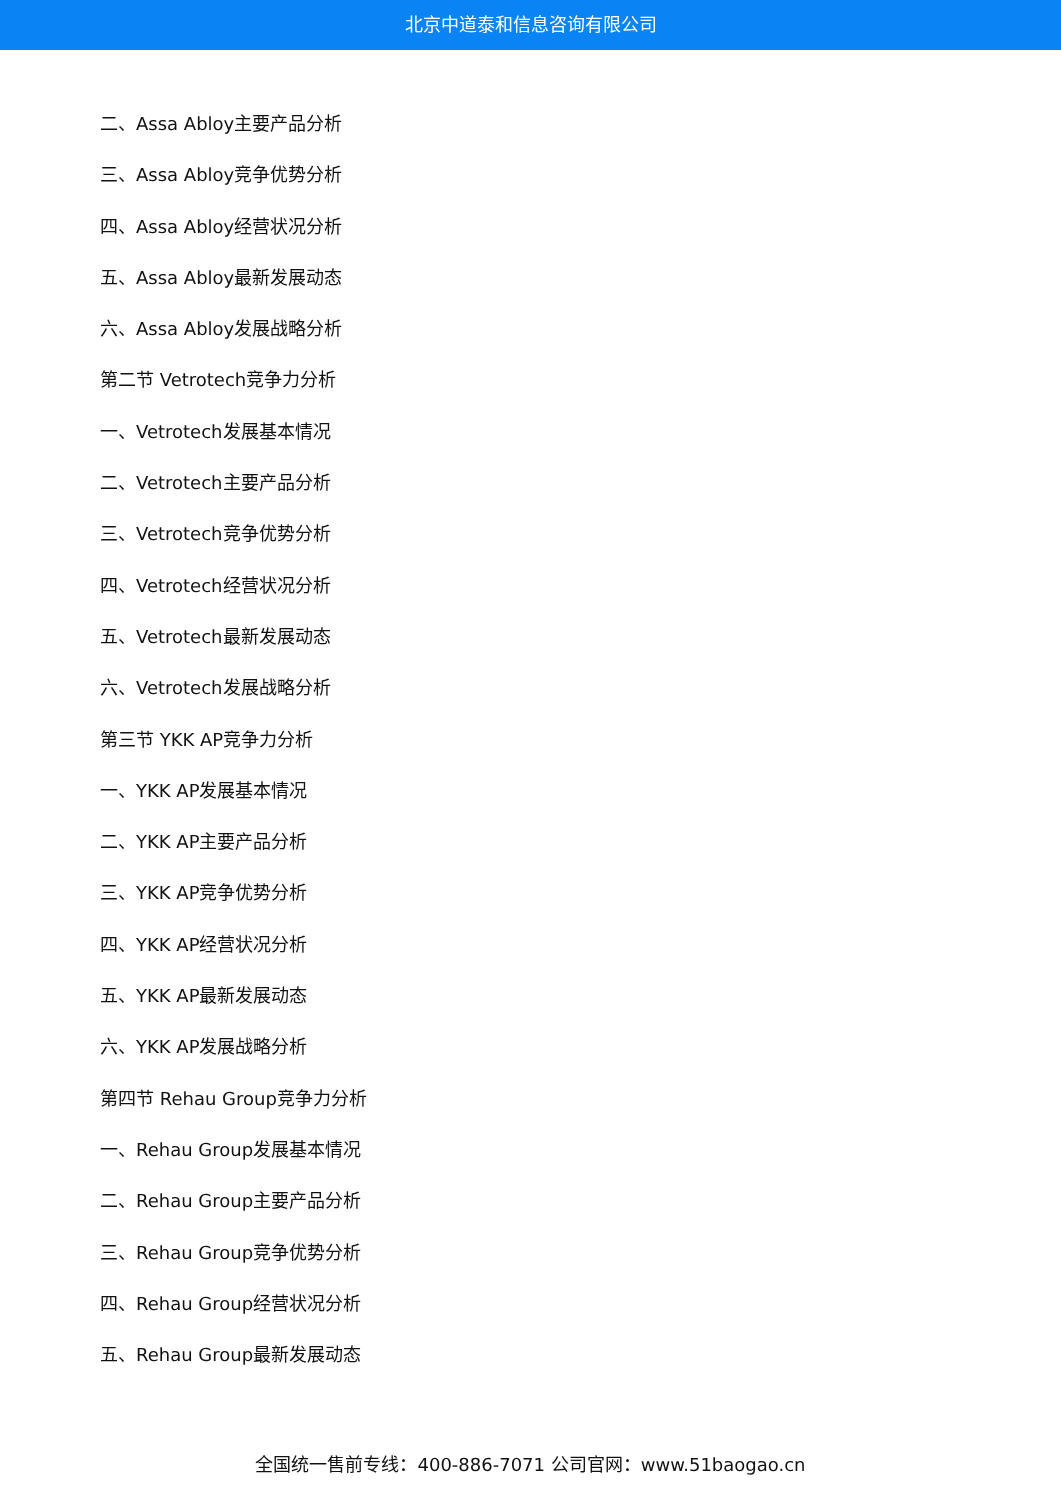北京中道泰和信息咨询有限公司
二、Assa Abloy主要产品分析
三、Assa Abloy竞争优势分析
四、Assa Abloy经营状况分析
五、Assa Abloy最新发展动态
六、Assa Abloy发展战略分析
第二节 Vetrotech竞争力分析
一、Vetrotech发展基本情况
二、Vetrotech主要产品分析
三、Vetrotech竞争优势分析
四、Vetrotech经营状况分析
五、Vetrotech最新发展动态
六、Vetrotech发展战略分析
第三节 YKK AP竞争力分析
一、YKK AP发展基本情况
二、YKK AP主要产品分析
三、YKK AP竞争优势分析
四、YKK AP经营状况分析
五、YKK AP最新发展动态
六、YKK AP发展战略分析
第四节 Rehau Group竞争力分析
一、Rehau Group发展基本情况
二、Rehau Group主要产品分析
三、Rehau Group竞争优势分析
四、Rehau Group经营状况分析
五、Rehau Group最新发展动态
全国统一售前专线：400-886-7071 公司官网：www.51baogao.cn